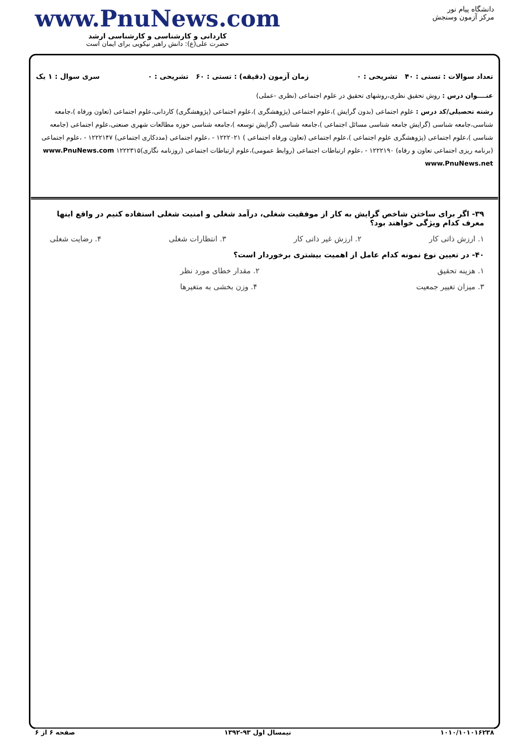دانشگاه پیام نور
مرکز آزمون وسنجش
www.PnuNews.com
کاردانی و کارشناسی و کارشناسی ارشد
حضرت علی(ع): دانش راهبر نیکویی برای ایمان است
تعداد سوالات : تستی : ۴۰ تشریحی : ۰ زمان آزمون (دقیقه) : تستی : ۶۰ تشریحی : ۰ سری سوال : ۱ یک
عنــــوان درس : روش تحقیق نظری،روشهای تحقیق در علوم اجتماعی (نظری -عملی)
رشته تحصیلی/کد درس : علوم اجتماعی (بدون گرایش )،علوم اجتماعی (پژوهشگری )،علوم اجتماعی (پژوهشگری) کاردانی،علوم اجتماعی (تعاون ورفاه )،جامعه شناسی،جامعه شناسی (گرایش جامعه شناسی مسائل اجتماعی )،جامعه شناسی (گرایش توسعه )،جامعه شناسی حوزه مطالعات شهری صنعتی،علوم اجتماعی (جامعه شناسی )،علوم اجتماعی (پژوهشگری علوم اجتماعی )،علوم اجتماعی (تعاون ورفاه اجتماعی ) ۱۲۲۲۰۲۱ - ،علوم اجتماعی (مددکاری اجتماعی) ۱۲۲۲۱۴۷ - ،علوم اجتماعی (برنامه ریزی اجتماعی تعاون و رفاه) ۱۲۲۲۱۹۰ - ،علوم ارتباطات اجتماعی (روابط عمومی)،علوم ارتباطات اجتماعی (روزنامه نگاری)۱۲۲۲۳۱۵ www.PnuNews.com www.PnuNews.net
۳۹- اگر برای ساختن شاخص گرایش به کار از موفقیت شغلی، درآمد شغلی و امنیت شغلی استفاده کنیم در واقع اینها معرف کدام ویژگی خواهند بود؟
۱. ارزش ذاتی کار ۲. ارزش غیر ذاتی کار ۳. انتظارات شغلی ۴. رضایت شغلی
۴۰- در تعیین نوع نمونه کدام عامل از اهمیت بیشتری برخوردار است؟
۱. هزینه تحقیق ۲. مقدار خطای مورد نظر
۳. میزان تغییر جمعیت ۴. وزن بخشی به متغیرها
۱۰۱۰/۱۰۱۰۱۶۲۳۸ نیمسال اول ۹۳-۱۳۹۲ صفحه ۶ از ۶